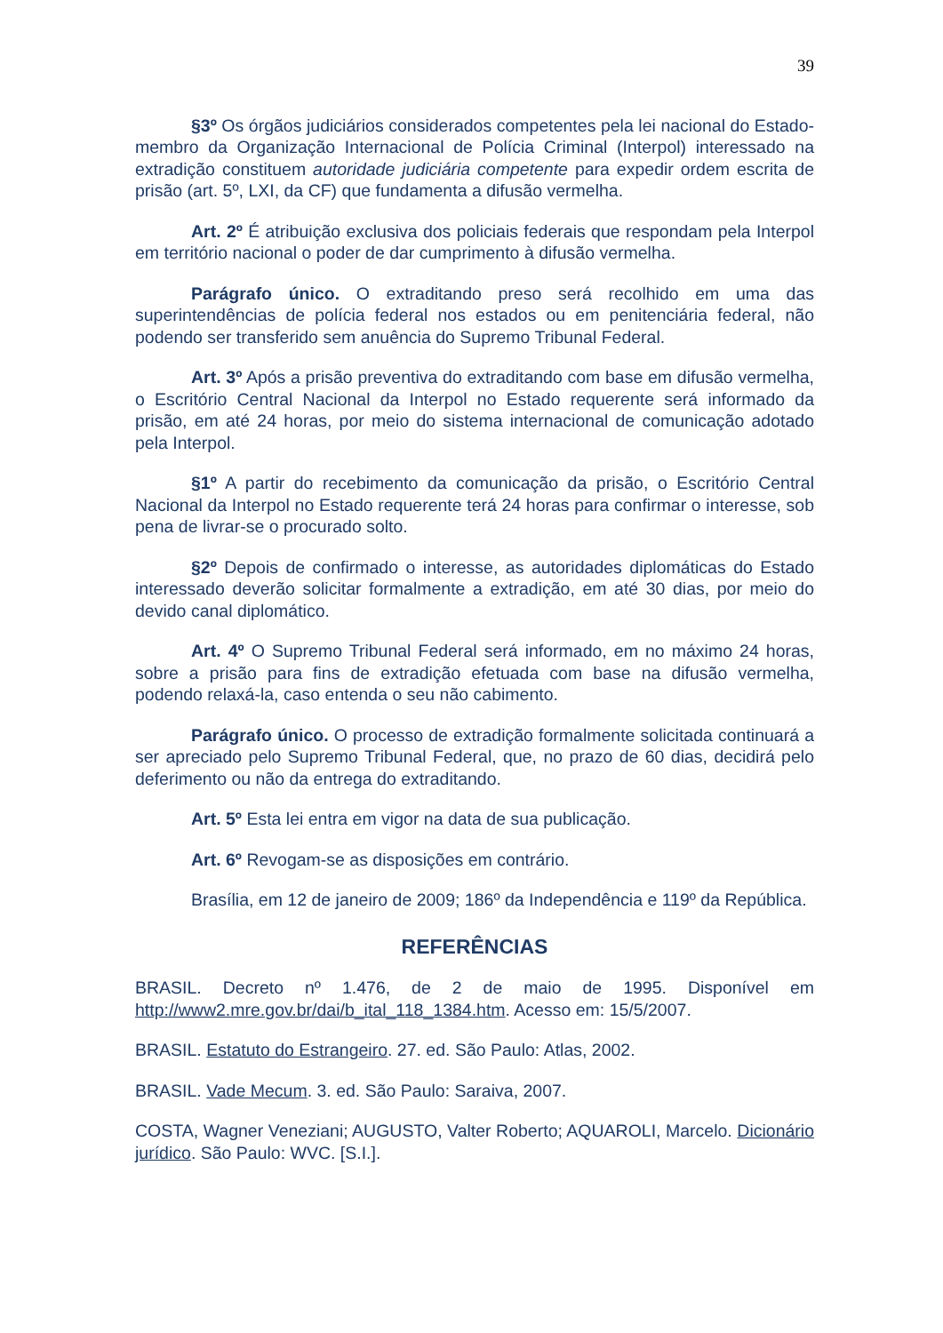39
§3º Os órgãos judiciários considerados competentes pela lei nacional do Estado-membro da Organização Internacional de Polícia Criminal (Interpol) interessado na extradição constituem autoridade judiciária competente para expedir ordem escrita de prisão (art. 5º, LXI, da CF) que fundamenta a difusão vermelha.
Art. 2º É atribuição exclusiva dos policiais federais que respondam pela Interpol em território nacional o poder de dar cumprimento à difusão vermelha.
Parágrafo único. O extraditando preso será recolhido em uma das superintendências de polícia federal nos estados ou em penitenciária federal, não podendo ser transferido sem anuência do Supremo Tribunal Federal.
Art. 3º Após a prisão preventiva do extraditando com base em difusão vermelha, o Escritório Central Nacional da Interpol no Estado requerente será informado da prisão, em até 24 horas, por meio do sistema internacional de comunicação adotado pela Interpol.
§1º A partir do recebimento da comunicação da prisão, o Escritório Central Nacional da Interpol no Estado requerente terá 24 horas para confirmar o interesse, sob pena de livrar-se o procurado solto.
§2º Depois de confirmado o interesse, as autoridades diplomáticas do Estado interessado deverão solicitar formalmente a extradição, em até 30 dias, por meio do devido canal diplomático.
Art. 4º O Supremo Tribunal Federal será informado, em no máximo 24 horas, sobre a prisão para fins de extradição efetuada com base na difusão vermelha, podendo relaxá-la, caso entenda o seu não cabimento.
Parágrafo único. O processo de extradição formalmente solicitada continuará a ser apreciado pelo Supremo Tribunal Federal, que, no prazo de 60 dias, decidirá pelo deferimento ou não da entrega do extraditando.
Art. 5º Esta lei entra em vigor na data de sua publicação.
Art. 6º Revogam-se as disposições em contrário.
Brasília, em 12 de janeiro de 2009; 186º da Independência e 119º da República.
REFERÊNCIAS
BRASIL. Decreto nº 1.476, de 2 de maio de 1995. Disponível em http://www2.mre.gov.br/dai/b_ital_118_1384.htm. Acesso em: 15/5/2007.
BRASIL. Estatuto do Estrangeiro. 27. ed. São Paulo: Atlas, 2002.
BRASIL. Vade Mecum. 3. ed. São Paulo: Saraiva, 2007.
COSTA, Wagner Veneziani; AUGUSTO, Valter Roberto; AQUAROLI, Marcelo. Dicionário jurídico. São Paulo: WVC. [S.I.].